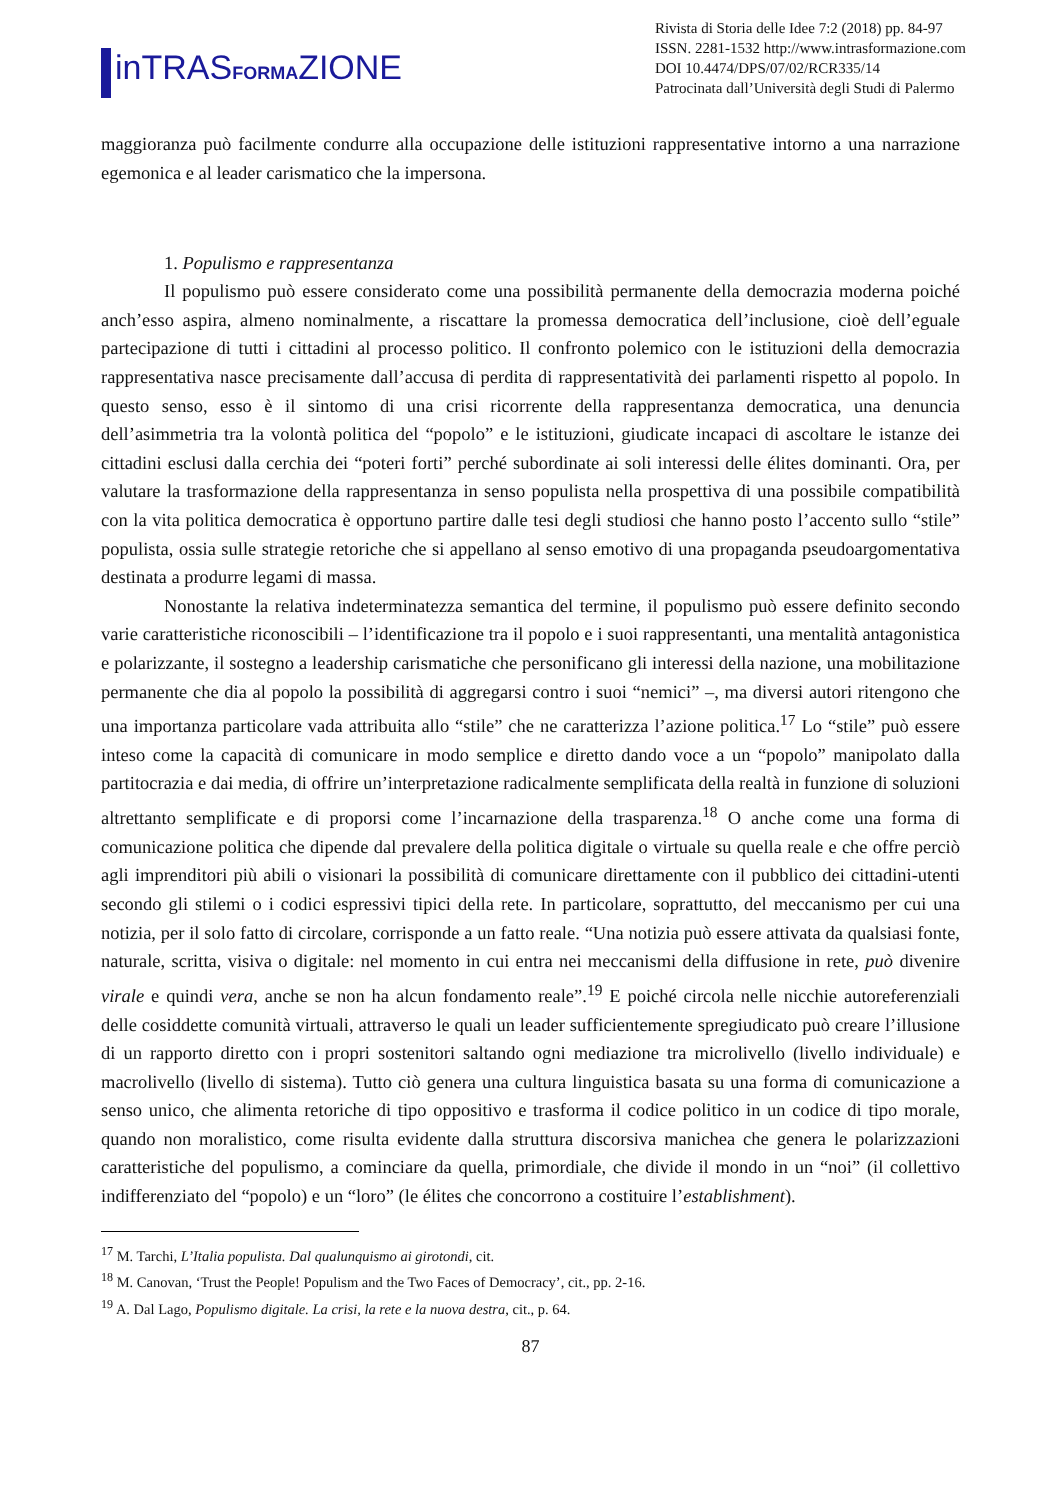inTRASFORMAZIONE
Rivista di Storia delle Idee 7:2 (2018) pp. 84-97
ISSN. 2281-1532 http://www.intrasformazione.com
DOI 10.4474/DPS/07/02/RCR335/14
Patrocinata dall’Università degli Studi di Palermo
maggioranza può facilmente condurre alla occupazione delle istituzioni rappresentative intorno a una narrazione egemonica e al leader carismatico che la impersona.
1. Populismo e rappresentanza
Il populismo può essere considerato come una possibilità permanente della democrazia moderna poiché anch’esso aspira, almeno nominalmente, a riscattare la promessa democratica dell’inclusione, cioè dell’eguale partecipazione di tutti i cittadini al processo politico. Il confronto polemico con le istituzioni della democrazia rappresentativa nasce precisamente dall’accusa di perdita di rappresentatività dei parlamenti rispetto al popolo. In questo senso, esso è il sintomo di una crisi ricorrente della rappresentanza democratica, una denuncia dell’asimmetria tra la volontà politica del “popolo” e le istituzioni, giudicate incapaci di ascoltare le istanze dei cittadini esclusi dalla cerchia dei “poteri forti” perché subordinate ai soli interessi delle élites dominanti. Ora, per valutare la trasformazione della rappresentanza in senso populista nella prospettiva di una possibile compatibilità con la vita politica democratica è opportuno partire dalle tesi degli studiosi che hanno posto l’accento sullo “stile” populista, ossia sulle strategie retoriche che si appellano al senso emotivo di una propaganda pseudoargomentativa destinata a produrre legami di massa.
Nonostante la relativa indeterminatezza semantica del termine, il populismo può essere definito secondo varie caratteristiche riconoscibili – l’identificazione tra il popolo e i suoi rappresentanti, una mentalità antagonistica e polarizzante, il sostegno a leadership carismatiche che personificano gli interessi della nazione, una mobilitazione permanente che dia al popolo la possibilità di aggregarsi contro i suoi “nemici” –, ma diversi autori ritengono che una importanza particolare vada attribuita allo “stile” che ne caratterizza l’azione politica.<sup>17</sup> Lo “stile” può essere inteso come la capacità di comunicare in modo semplice e diretto dando voce a un “popolo” manipolato dalla partitocrazia e dai media, di offrire un’interpretazione radicalmente semplificata della realtà in funzione di soluzioni altrettanto semplificate e di proporsi come l’incarnazione della trasparenza.<sup>18</sup> O anche come una forma di comunicazione politica che dipende dal prevalere della politica digitale o virtuale su quella reale e che offre perciò agli imprenditori più abili o visionari la possibilità di comunicare direttamente con il pubblico dei cittadini-utenti secondo gli stilemi o i codici espressivi tipici della rete. In particolare, soprattutto, del meccanismo per cui una notizia, per il solo fatto di circolare, corrisponde a un fatto reale. “Una notizia può essere attivata da qualsiasi fonte, naturale, scritta, visiva o digitale: nel momento in cui entra nei meccanismi della diffusione in rete, può divenire virale e quindi vera, anche se non ha alcun fondamento reale”.<sup>19</sup> E poiché circola nelle nicchie autoreferenziali delle cosiddette comunità virtuali, attraverso le quali un leader sufficientemente spregiudicato può creare l’illusione di un rapporto diretto con i propri sostenitori saltando ogni mediazione tra microlivello (livello individuale) e macrolivello (livello di sistema). Tutto ciò genera una cultura linguistica basata su una forma di comunicazione a senso unico, che alimenta retoriche di tipo oppositivo e trasforma il codice politico in un codice di tipo morale, quando non moralistico, come risulta evidente dalla struttura discorsiva manichea che genera le polarizzazioni caratteristiche del populismo, a cominciare da quella, primordiale, che divide il mondo in un “noi” (il collettivo indifferenziato del “popolo) e un “loro” (le élites che concorrono a costituire l’establishment).
<sup>17</sup> M. Tarchi, L’Italia populista. Dal qualunquismo ai girotondi, cit.
<sup>18</sup> M. Canovan, ‘Trust the People! Populism and the Two Faces of Democracy’, cit., pp. 2-16.
<sup>19</sup> A. Dal Lago, Populismo digitale. La crisi, la rete e la nuova destra, cit., p. 64.
87